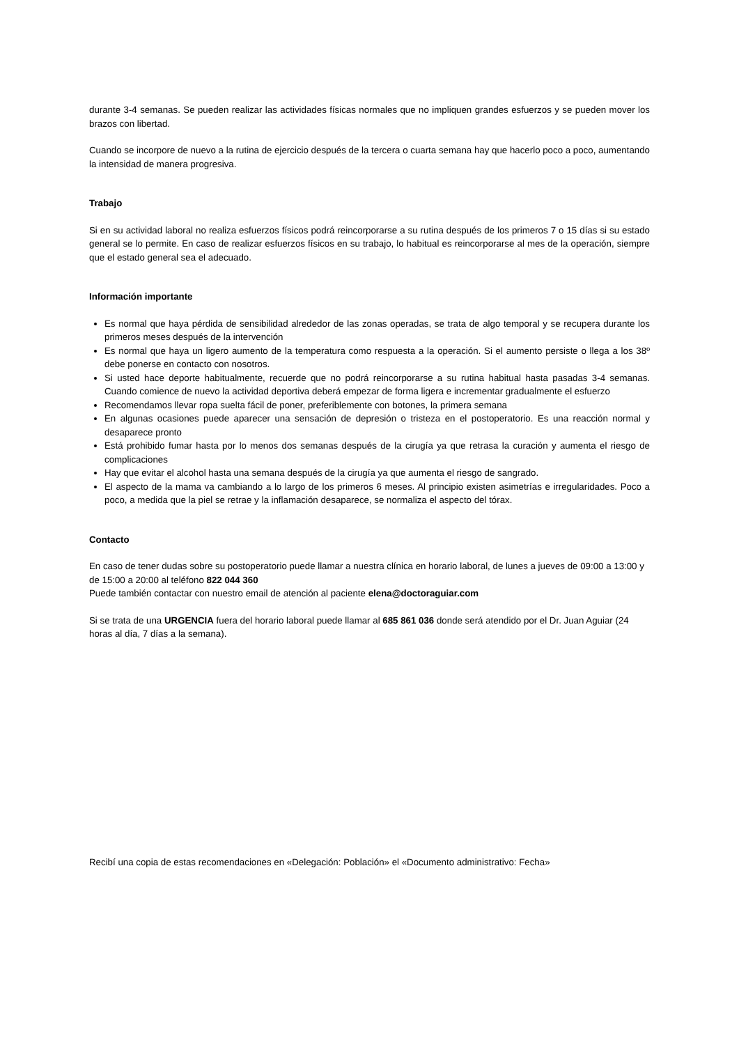durante 3-4 semanas. Se pueden realizar las actividades físicas normales que no impliquen grandes esfuerzos y se pueden mover los brazos con libertad.
Cuando se incorpore de nuevo a la rutina de ejercicio después de la tercera o cuarta semana hay que hacerlo poco a poco, aumentando la intensidad de manera progresiva.
Trabajo
Si en su actividad laboral no realiza esfuerzos físicos podrá reincorporarse a su rutina después de los primeros 7 o 15 días si su estado general se lo permite. En caso de realizar esfuerzos físicos en su trabajo, lo habitual es reincorporarse al mes de la operación, siempre que el estado general sea el adecuado.
Información importante
Es normal que haya pérdida de sensibilidad alrededor de las zonas operadas, se trata de algo temporal y se recupera durante los primeros meses después de la intervención
Es normal que haya un ligero aumento de la temperatura como respuesta a la operación. Si el aumento persiste o llega a los 38º debe ponerse en contacto con nosotros.
Si usted hace deporte habitualmente, recuerde que no podrá reincorporarse a su rutina habitual hasta pasadas 3-4 semanas. Cuando comience de nuevo la actividad deportiva deberá empezar de forma ligera e incrementar gradualmente el esfuerzo
Recomendamos llevar ropa suelta fácil de poner, preferiblemente con botones, la primera semana
En algunas ocasiones puede aparecer una sensación de depresión o tristeza en el postoperatorio. Es una reacción normal y desaparece pronto
Está prohibido fumar hasta por lo menos dos semanas después de la cirugía ya que retrasa la curación y aumenta el riesgo de complicaciones
Hay que evitar el alcohol hasta una semana después de la cirugía ya que aumenta el riesgo de sangrado.
El aspecto de la mama va cambiando a lo largo de los primeros 6 meses. Al principio existen asimetrías e irregularidades. Poco a poco, a medida que la piel se retrae y la inflamación desaparece, se normaliza el aspecto del tórax.
Contacto
En caso de tener dudas sobre su postoperatorio puede llamar a nuestra clínica en horario laboral, de lunes a jueves de 09:00 a 13:00 y de 15:00 a 20:00 al teléfono 822 044 360
Puede también contactar con nuestro email de atención al paciente elena@doctoraguiar.com
Si se trata de una URGENCIA fuera del horario laboral puede llamar al 685 861 036 donde será atendido por el Dr. Juan Aguiar (24 horas al día, 7 días a la semana).
Recibí una copia de estas recomendaciones en «Delegación: Población» el «Documento administrativo: Fecha»